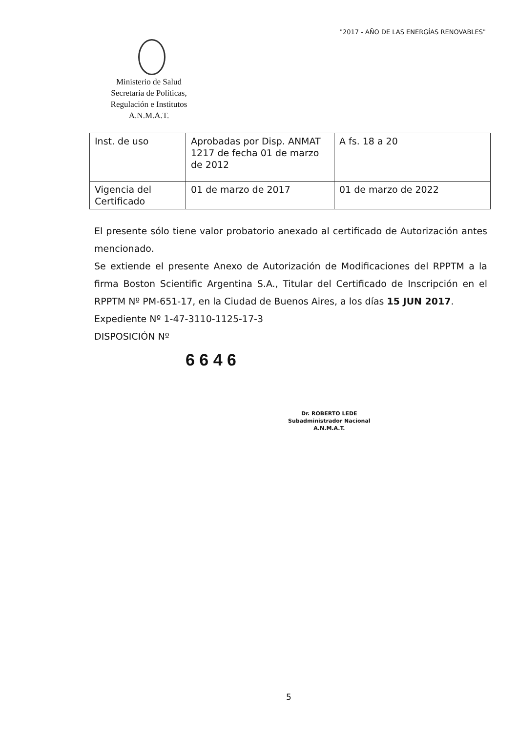"2017 - AÑO DE LAS ENERGÍAS RENOVABLES"
Ministerio de Salud
Secretaría de Políticas,
Regulación e Institutos
A.N.M.A.T.
| Inst. de uso | Aprobadas por Disp. ANMAT 1217 de fecha 01 de marzo de 2012 | A fs. 18 a 20 |
| Vigencia del Certificado | 01 de marzo de 2017 | 01 de marzo de 2022 |
El presente sólo tiene valor probatorio anexado al certificado de Autorización antes mencionado.
Se extiende el presente Anexo de Autorización de Modificaciones del RPPTM a la firma Boston Scientific Argentina S.A., Titular del Certificado de Inscripción en el RPPTM Nº PM-651-17, en la Ciudad de Buenos Aires, a los días 15 JUN 2017.
Expediente Nº 1-47-3110-1125-17-3
DISPOSICIÓN Nº
6 6 4 6
Dr. ROBERTO LEDE
Subadministrador Nacional
A.N.M.A.T.
5